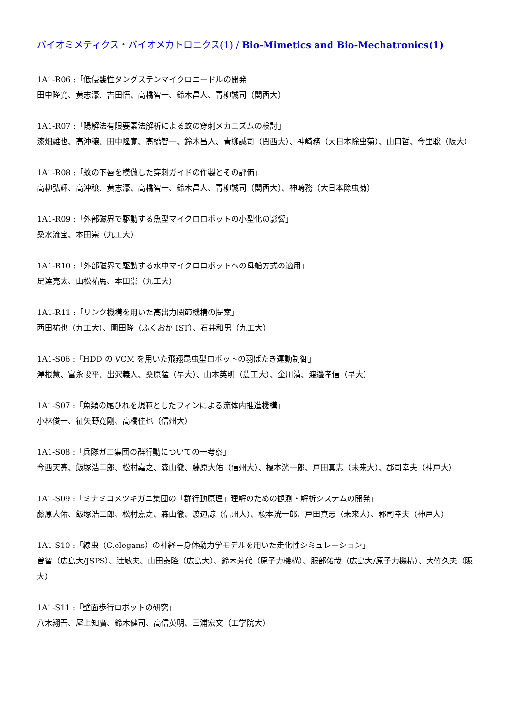バイオミメティクス・バイオメカトロニクス(1) / Bio-Mimetics and Bio-Mechatronics(1)
1A1-R06 :「低侵襲性タングステンマイクロニードルの開発」
田中隆寛、黄志濠、吉田悟、高橋智一、鈴木昌人、青柳誠司（関西大）
1A1-R07 :「陽解法有限要素法解析による蚊の穿刺メカニズムの検討」
漆畑雄也、高沖穣、田中隆寛、高橋智一、鈴木昌人、青柳誠司（関西大）、神崎務（大日本除虫菊）、山口哲、今里聡（阪大）
1A1-R08 :「蚊の下唇を模倣した穿刺ガイドの作製とその評価」
高柳弘輝、高沖穣、黄志濠、高橋智一、鈴木昌人、青柳誠司（関西大）、神崎務（大日本除虫菊）
1A1-R09 :「外部磁界で駆動する魚型マイクロロボットの小型化の影響」
桑水流宝、本田崇（九工大）
1A1-R10 :「外部磁界で駆動する水中マイクロロボットへの母船方式の適用」
足達亮太、山松祐馬、本田崇（九工大）
1A1-R11 :「リンク機構を用いた高出力関節機構の提案」
西田祐也（九工大）、園田隆（ふくおか IST）、石井和男（九工大）
1A1-S06 :「HDD の VCM を用いた飛翔昆虫型ロボットの羽ばたき運動制御」
澤根慧、富永峻平、出沢義人、桑原猛（早大）、山本英明（農工大）、金川清、渡邉孝信（早大）
1A1-S07 :「魚類の尾ひれを規範としたフィンによる流体内推進機構」
小林俊一、征矢野寛剛、高橋佳也（信州大）
1A1-S08 :「兵隊ガニ集団の群行動についての一考察」
今西天亮、飯塚浩二郎、松村嘉之、森山徹、藤原大佑（信州大）、榎本洸一郎、戸田真志（未来大）、郡司幸夫（神戸大）
1A1-S09 :「ミナミコメツキガニ集団の「群行動原理」理解のための観測・解析システムの開発」
藤原大佑、飯塚浩二郎、松村嘉之、森山徹、渡辺諒（信州大）、榎本洸一郎、戸田真志（未来大）、郡司幸夫（神戸大）
1A1-S10 :「線虫（C.elegans）の神経－身体動力学モデルを用いた走化性シミュレーション」
曽智（広島大/JSPS）、辻敏夫、山田泰隆（広島大）、鈴木芳代（原子力機構）、服部佑哉（広島大/原子力機構）、大竹久夫（阪大）
1A1-S11 :「壁面歩行ロボットの研究」
八木翔吾、尾上知廣、鈴木健司、高信英明、三浦宏文（工学院大）